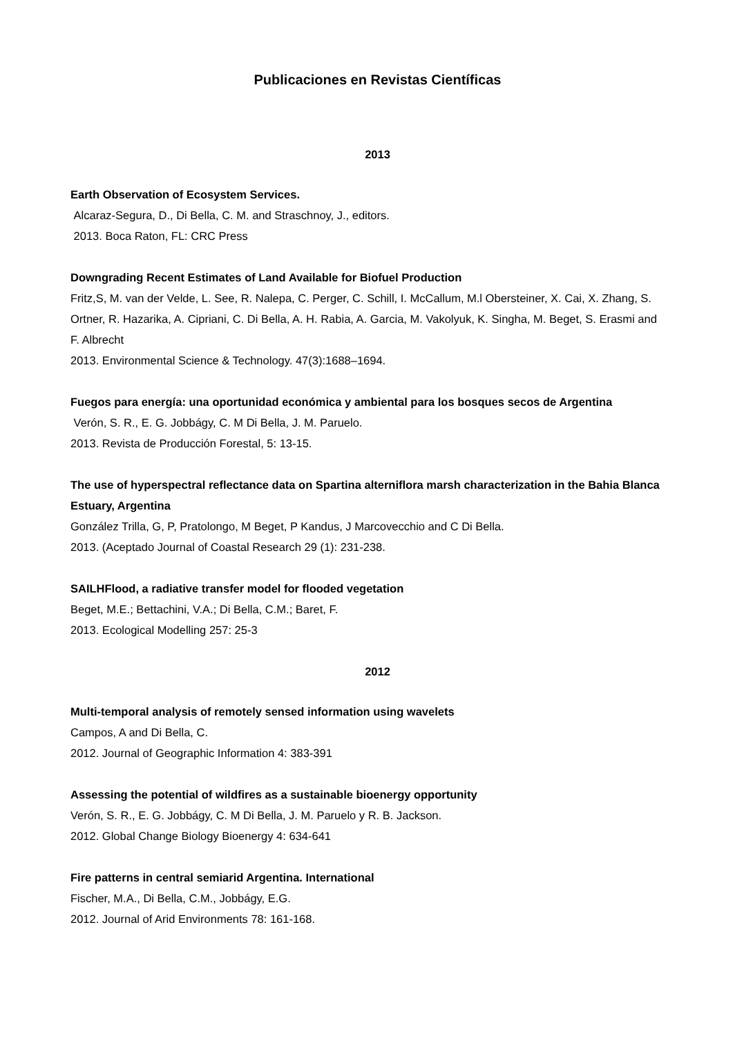Publicaciones en Revistas Científicas
2013
Earth Observation of Ecosystem Services.
Alcaraz-Segura, D., Di Bella, C. M. and Straschnoy, J., editors.
2013. Boca Raton, FL: CRC Press
Downgrading Recent Estimates of Land Available for Biofuel Production
Fritz,S, M. van der Velde, L. See, R. Nalepa, C. Perger, C. Schill, I. McCallum, M.l Obersteiner, X. Cai, X. Zhang, S. Ortner, R. Hazarika, A. Cipriani, C. Di Bella, A. H. Rabia, A. Garcia, M. Vakolyuk, K. Singha, M. Beget, S. Erasmi and F. Albrecht
2013. Environmental Science & Technology. 47(3):1688–1694.
Fuegos para energía: una oportunidad económica y ambiental para los bosques secos de Argentina
Verón, S. R., E. G. Jobbágy, C. M Di Bella, J. M. Paruelo.
2013. Revista de Producción Forestal, 5: 13-15.
The use of hyperspectral reflectance data on Spartina alterniflora marsh characterization in the Bahia Blanca Estuary, Argentina
González Trilla, G, P, Pratolongo, M Beget, P Kandus, J Marcovecchio and C Di Bella.
2013. (Aceptado Journal of Coastal Research 29 (1): 231-238.
SAILHFlood, a radiative transfer model for flooded vegetation
Beget, M.E.; Bettachini, V.A.; Di Bella, C.M.; Baret, F.
2013. Ecological Modelling 257: 25-3
2012
Multi-temporal analysis of remotely sensed information using wavelets
Campos, A and Di Bella, C.
2012. Journal of Geographic Information 4: 383-391
Assessing the potential of wildfires as a sustainable bioenergy opportunity
Verón, S. R., E. G. Jobbágy, C. M Di Bella, J. M. Paruelo y R. B. Jackson.
2012. Global Change Biology Bioenergy 4: 634-641
Fire patterns in central semiarid Argentina. International
Fischer, M.A., Di Bella, C.M., Jobbágy, E.G.
2012. Journal of Arid Environments 78: 161-168.